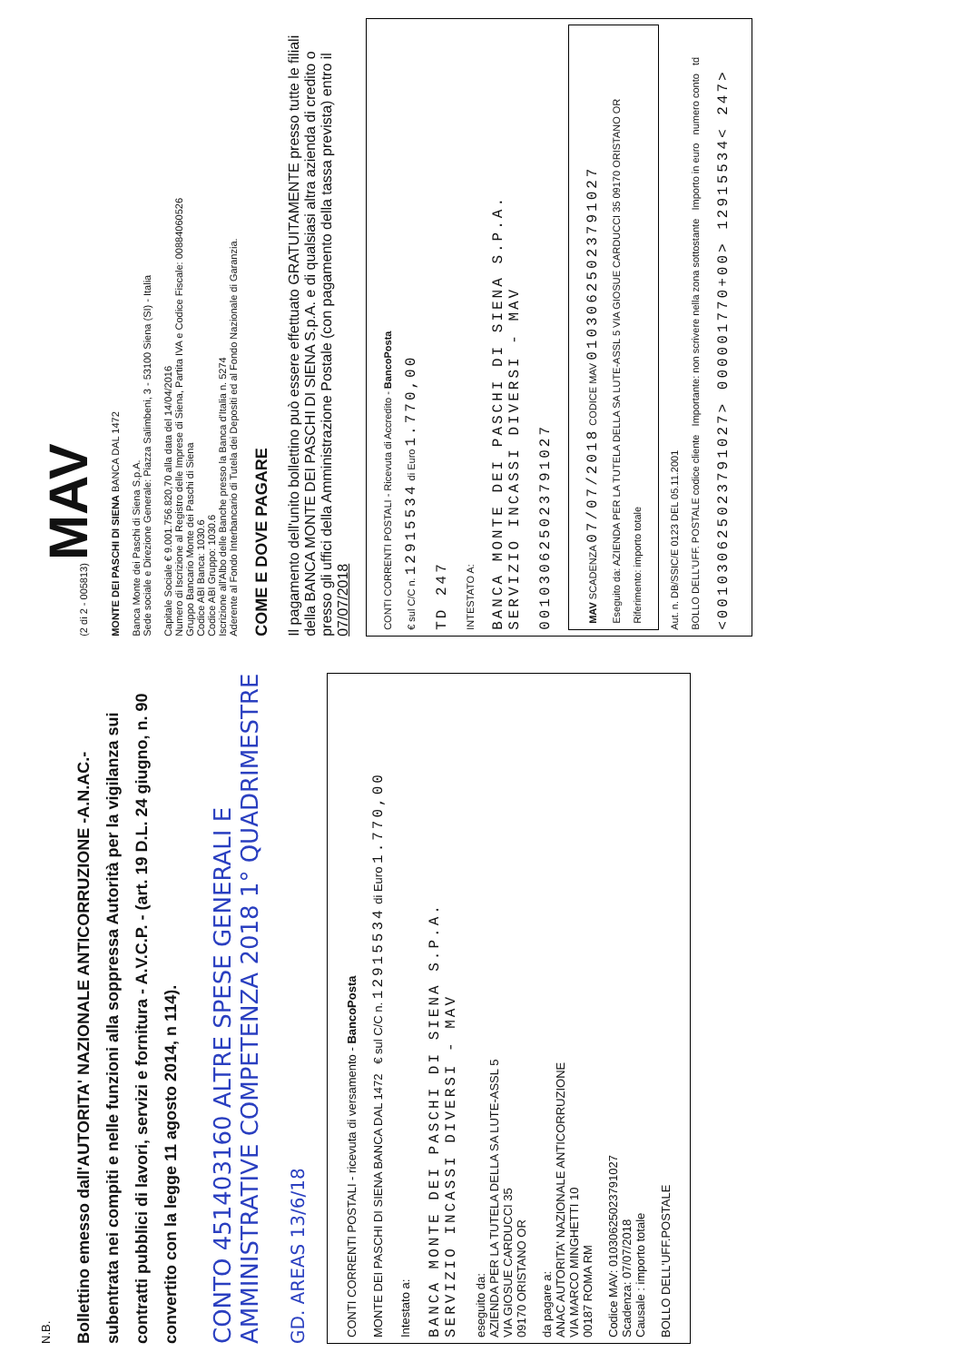N.B.
Bollettino emesso dall'AUTORITA' NAZIONALE ANTICORRUZIONE -A.N.AC.- subentrata nei compiti e nelle funzioni alla soppressa Autorità per la vigilanza sui contratti pubblici di lavori, servizi e fornitura - A.V.C.P. - (art. 19 D.L. 24 giugno, n. 90 convertito con la legge 11 agosto 2014, n 114).
CONTO 451403160 ALTRE SPESE GENERALI E AMMINISTRATIVE COMPETENZA 2018 1° QUADRIMESTRE
GD. AREAS 13/6/18
CONTI CORRENTI POSTALI - ricevuta di versamento - BancoPosta
MONTE DEI PASCHI DI SIENA BANCA DAL 1472 € sul C/C n. 12915534 di Euro 1.770,00
Intestato a:
BANCA MONTE DEI PASCHI DI SIENA S.P.A.
SERVIZIO INCASSI DIVERSI - MAV
eseguito da:
AZIENDA PER LA TUTELA DELLA SA LUTE-ASSL 5
VIA GIOSUE CARDUCCI 35
09170 ORISTANO OR
da pagare a:
ANAC AUTORITA' NAZIONALE ANTICORRUZIONE
VIA MARCO MINGHETTI 10
00187 ROMA RM
Codice MAV: 01030625023791027
Scadenza: 07/07/2018
Causale : importo totale
BOLLO DELL'UFF.POSTALE
(2 di 2 - 005813) MAV
MONTE DEI PASCHI DI SIENA BANCA DAL 1472
Banca Monte dei Paschi di Siena S.p.A.
Sede sociale e Direzione Generale: Piazza Salimbeni, 3 - 53100 Siena (SI) - Italia
Capitale Sociale € 9.001.756.820,70 alla data del 14/04/2016
Numero di Iscrizione al Registro delle Imprese di Siena, Partita IVA e Codice Fiscale: 00884060526
Gruppo Bancario Monte dei Paschi di Siena
Codice ABI Banca: 1030.6
Codice ABI Gruppo: 1030.6
Iscrizione all'Albo delle Banche presso la Banca d'Italia n. 5274
Aderente al Fondo Interbancario di Tutela dei Depositi ed al Fondo Nazionale di Garanzia.
COME E DOVE PAGARE
Il pagamento dell'unito bollettino può essere effettuato GRATUITAMENTE presso tutte le filiali della BANCA MONTE DEI PASCHI DI SIENA S.p.A. e di qualsiasi altra azienda di credito o presso gli uffici della Amministrazione Postale (con pagamento della tassa prevista) entro il 07/07/2018
CONTI CORRENTI POSTALI - Ricevuta di Accredito - BancoPosta
€ sul C/C n. 12915534 di Euro 1.770,00
TD 247
INTESTATO A:
BANCA MONTE DEI PASCHI DI SIENA S.P.A.
SERVIZIO INCASSI DIVERSI - MAV
001030625023791027
MAV SCADENZA 07/07/2018 CODICE MAV 01030625023791027
Eseguito da: AZIENDA PER LA TUTELA DELLA SA LUTE-ASSL 5 VIA GIOSUE CARDUCCI 35 09170 ORISTANO OR
Riferimento: importo totale
Aut. n. DB/SSIC/E 0123 DEL 05.11.2001
BOLLO DELL'UFF. POSTALE codice cliente Importante: non scrivere nella zona sottostante Importo in euro numero conto td
<001030625023791027> 000001770+00> 12915534< 247>